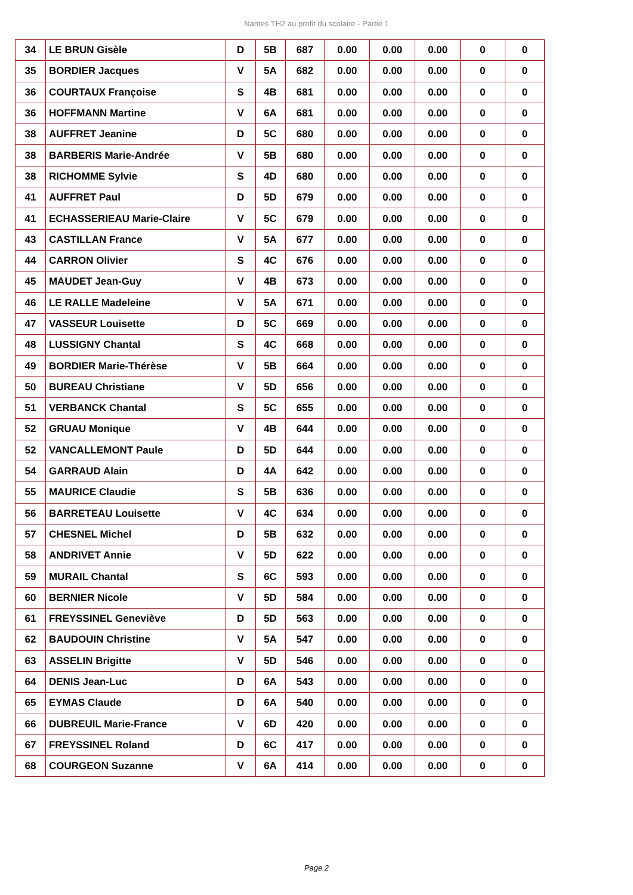Nantes TH2 au profit du scolaire - Partie 1
| 34 | LE BRUN Gisèle | D | 5B | 687 | 0.00 | 0.00 | 0.00 | 0 | 0 |
| 35 | BORDIER Jacques | V | 5A | 682 | 0.00 | 0.00 | 0.00 | 0 | 0 |
| 36 | COURTAUX Françoise | S | 4B | 681 | 0.00 | 0.00 | 0.00 | 0 | 0 |
| 36 | HOFFMANN Martine | V | 6A | 681 | 0.00 | 0.00 | 0.00 | 0 | 0 |
| 38 | AUFFRET Jeanine | D | 5C | 680 | 0.00 | 0.00 | 0.00 | 0 | 0 |
| 38 | BARBERIS Marie-Andrée | V | 5B | 680 | 0.00 | 0.00 | 0.00 | 0 | 0 |
| 38 | RICHOMME Sylvie | S | 4D | 680 | 0.00 | 0.00 | 0.00 | 0 | 0 |
| 41 | AUFFRET Paul | D | 5D | 679 | 0.00 | 0.00 | 0.00 | 0 | 0 |
| 41 | ECHASSERIEAU Marie-Claire | V | 5C | 679 | 0.00 | 0.00 | 0.00 | 0 | 0 |
| 43 | CASTILLAN France | V | 5A | 677 | 0.00 | 0.00 | 0.00 | 0 | 0 |
| 44 | CARRON Olivier | S | 4C | 676 | 0.00 | 0.00 | 0.00 | 0 | 0 |
| 45 | MAUDET Jean-Guy | V | 4B | 673 | 0.00 | 0.00 | 0.00 | 0 | 0 |
| 46 | LE RALLE Madeleine | V | 5A | 671 | 0.00 | 0.00 | 0.00 | 0 | 0 |
| 47 | VASSEUR Louisette | D | 5C | 669 | 0.00 | 0.00 | 0.00 | 0 | 0 |
| 48 | LUSSIGNY Chantal | S | 4C | 668 | 0.00 | 0.00 | 0.00 | 0 | 0 |
| 49 | BORDIER Marie-Thérèse | V | 5B | 664 | 0.00 | 0.00 | 0.00 | 0 | 0 |
| 50 | BUREAU Christiane | V | 5D | 656 | 0.00 | 0.00 | 0.00 | 0 | 0 |
| 51 | VERBANCK Chantal | S | 5C | 655 | 0.00 | 0.00 | 0.00 | 0 | 0 |
| 52 | GRUAU Monique | V | 4B | 644 | 0.00 | 0.00 | 0.00 | 0 | 0 |
| 52 | VANCALLEMONT Paule | D | 5D | 644 | 0.00 | 0.00 | 0.00 | 0 | 0 |
| 54 | GARRAUD Alain | D | 4A | 642 | 0.00 | 0.00 | 0.00 | 0 | 0 |
| 55 | MAURICE Claudie | S | 5B | 636 | 0.00 | 0.00 | 0.00 | 0 | 0 |
| 56 | BARRETEAU Louisette | V | 4C | 634 | 0.00 | 0.00 | 0.00 | 0 | 0 |
| 57 | CHESNEL Michel | D | 5B | 632 | 0.00 | 0.00 | 0.00 | 0 | 0 |
| 58 | ANDRIVET Annie | V | 5D | 622 | 0.00 | 0.00 | 0.00 | 0 | 0 |
| 59 | MURAIL Chantal | S | 6C | 593 | 0.00 | 0.00 | 0.00 | 0 | 0 |
| 60 | BERNIER Nicole | V | 5D | 584 | 0.00 | 0.00 | 0.00 | 0 | 0 |
| 61 | FREYSSINEL Geneviève | D | 5D | 563 | 0.00 | 0.00 | 0.00 | 0 | 0 |
| 62 | BAUDOUIN Christine | V | 5A | 547 | 0.00 | 0.00 | 0.00 | 0 | 0 |
| 63 | ASSELIN Brigitte | V | 5D | 546 | 0.00 | 0.00 | 0.00 | 0 | 0 |
| 64 | DENIS Jean-Luc | D | 6A | 543 | 0.00 | 0.00 | 0.00 | 0 | 0 |
| 65 | EYMAS Claude | D | 6A | 540 | 0.00 | 0.00 | 0.00 | 0 | 0 |
| 66 | DUBREUIL Marie-France | V | 6D | 420 | 0.00 | 0.00 | 0.00 | 0 | 0 |
| 67 | FREYSSINEL Roland | D | 6C | 417 | 0.00 | 0.00 | 0.00 | 0 | 0 |
| 68 | COURGEON Suzanne | V | 6A | 414 | 0.00 | 0.00 | 0.00 | 0 | 0 |
Page 2